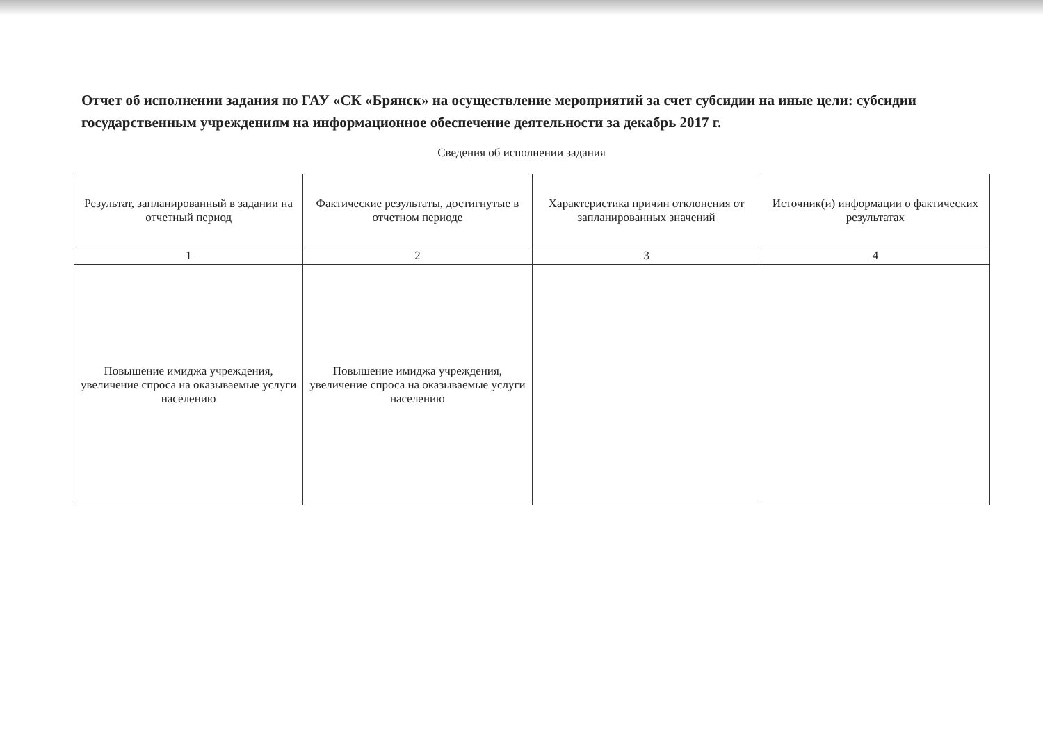Отчет об исполнении задания по ГАУ «СК «Брянск» на осуществление мероприятий за счет субсидии на иные цели: субсидии государственным учреждениям на информационное обеспечение деятельности за декабрь 2017 г.
Сведения об исполнении задания
| Результат, запланированный в задании на отчетный период | Фактические результаты, достигнутые в отчетном периоде | Характеристика причин отклонения от запланированных значений | Источник(и) информации о фактических результатах |
| --- | --- | --- | --- |
| 1 | 2 | 3 | 4 |
| Повышение имиджа учреждения, увеличение спроса на оказываемые услуги населению | Повышение имиджа учреждения, увеличение спроса на оказываемые услуги населению | | |